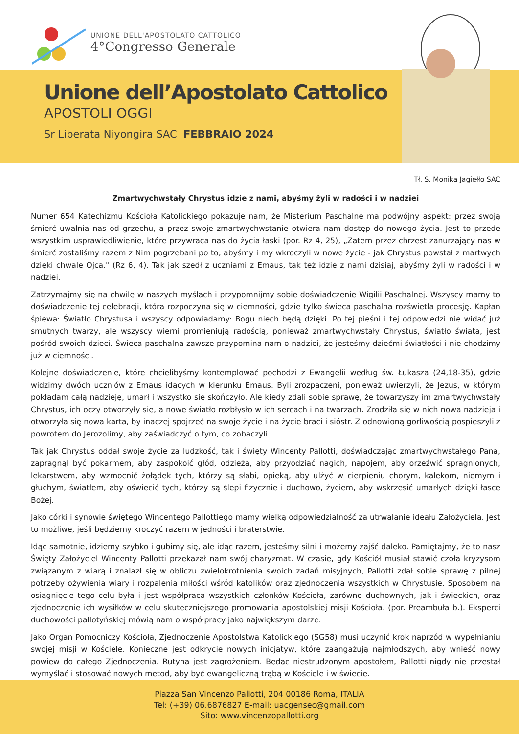UNIONE DELL'APOSTOLATO CATTOLICO
4°Congresso Generale
Unione dell’Apostolato Cattolico
APOSTOLI OGGI
Sr Liberata Niyongira SAC FEBBRAIO 2024
Tł. S. Monika Jagiełło SAC
Zmartwychwstały Chrystus idzie z nami, abyśmy żyli w radości i w nadziei
Numer 654 Katechizmu Kościoła Katolickiego pokazuje nam, że Misterium Paschalne ma podwójny aspekt: przez swoją śmierć uwalnia nas od grzechu, a przez swoje zmartwychwstanie otwiera nam dostęp do nowego życia. Jest to przede wszystkim usprawiedliwienie, które przywraca nas do życia łaski (por. Rz 4, 25), „Zatem przez chrzest zanurzający nas w śmierć zostaliśmy razem z Nim pogrzebani po to, abyśmy i my wkroczyli w nowe życie - jak Chrystus powstał z martwych dzięki chwale Ojca." (Rz 6, 4). Tak jak szedł z uczniami z Emaus, tak też idzie z nami dzisiaj, abyśmy żyli w radości i w nadziei.
Zatrzymajmy się na chwilę w naszych myślach i przypomnijmy sobie doświadczenie Wigilii Paschalnej. Wszyscy mamy to doświadczenie tej celebracji, która rozpoczyna się w ciemności, gdzie tylko świeca paschalna rozświetla procesję. Kapłan śpiewa: Światło Chrystusa i wszyscy odpowiadamy: Bogu niech będą dzięki. Po tej pieśni i tej odpowiedzi nie widać już smutnych twarzy, ale wszyscy wierni promieniują radością, ponieważ zmartwychwstały Chrystus, światło świata, jest pośród swoich dzieci. Świeca paschalna zawsze przypomina nam o nadziei, że jesteśmy dziećmi światłości i nie chodzimy już w ciemności.
Kolejne doświadczenie, które chcielibyśmy kontemplować pochodzi z Ewangelii według św. Łukasza (24,18-35), gdzie widzimy dwóch uczniów z Emaus idących w kierunku Emaus. Byli zrozpaczeni, ponieważ uwierzyli, że Jezus, w którym pokładam całą nadzieję, umarł i wszystko się skończyło. Ale kiedy zdali sobie sprawę, że towarzyszy im zmartwychwstały Chrystus, ich oczy otworzyły się, a nowe światło rozbłysło w ich sercach i na twarzach. Zrodziła się w nich nowa nadzieja i otworzyła się nowa karta, by inaczej spojrzeć na swoje życie i na życie braci i sióstr. Z odnowioną gorliwością pospieszyli z powrotem do Jerozolimy, aby zaświadczyć o tym, co zobaczyli.
Tak jak Chrystus oddał swoje życie za ludzkość, tak i święty Wincenty Pallotti, doświadczając zmartwychwstałego Pana, zapragnął być pokarmem, aby zaspokoić głód, odzieżą, aby przyodziać nagich, napojem, aby orzeźwić spragnionych, lekarstwem, aby wzmocnić żołądek tych, którzy są słabi, opieką, aby ulżyć w cierpieniu chorym, kalekom, niemym i głuchym, światłem, aby oświecić tych, którzy są ślepi fizycznie i duchowo, życiem, aby wskrzesić umarłych dzięki łasce Bożej.
Jako córki i synowie świętego Wincentego Pallottiego mamy wielką odpowiedzialność za utrwalanie ideału Założyciela. Jest to możliwe, jeśli będziemy kroczyć razem w jedności i braterstwie.
Idąc samotnie, idziemy szybko i gubimy się, ale idąc razem, jesteśmy silni i możemy zajść daleko. Pamiętajmy, że to nasz Święty Założyciel Wincenty Pallotti przekazał nam swój charyzmat. W czasie, gdy Kościół musiał stawić czoła kryzysom związanym z wiarą i znalazł się w obliczu zwielokrotnienia swoich zadań misyjnych, Pallotti zdał sobie sprawę z pilnej potrzeby ożywienia wiary i rozpalenia miłości wśród katolików oraz zjednoczenia wszystkich w Chrystusie. Sposobem na osiągnięcie tego celu była i jest współpraca wszystkich członków Kościoła, zarówno duchownych, jak i świeckich, oraz zjednoczenie ich wysiłków w celu skuteczniejszego promowania apostolskiej misji Kościoła. (por. Preambuła b.). Eksperci duchowości pallotyńskiej mówią nam o współpracy jako największym darze.
Jako Organ Pomocniczy Kościoła, Zjednoczenie Apostolstwa Katolickiego (SG58) musi uczynić krok naprzód w wypełnianiu swojej misji w Kościele. Konieczne jest odkrycie nowych inicjatyw, które zaangażują najmłodszych, aby wnieść nowy powiew do całego Zjednoczenia. Rutyna jest zagrożeniem. Będąc niestrudzonym apostołem, Pallotti nigdy nie przestał wymyślać i stosować nowych metod, aby być ewangeliczną trąbą w Kościele i w świecie.
Piazza San Vincenzo Pallotti, 204 00186 Roma, ITALIA
Tel: (+39) 06.6876827 E-mail: uacgensec@gmail.com
Sito: www.vincenzopallotti.org